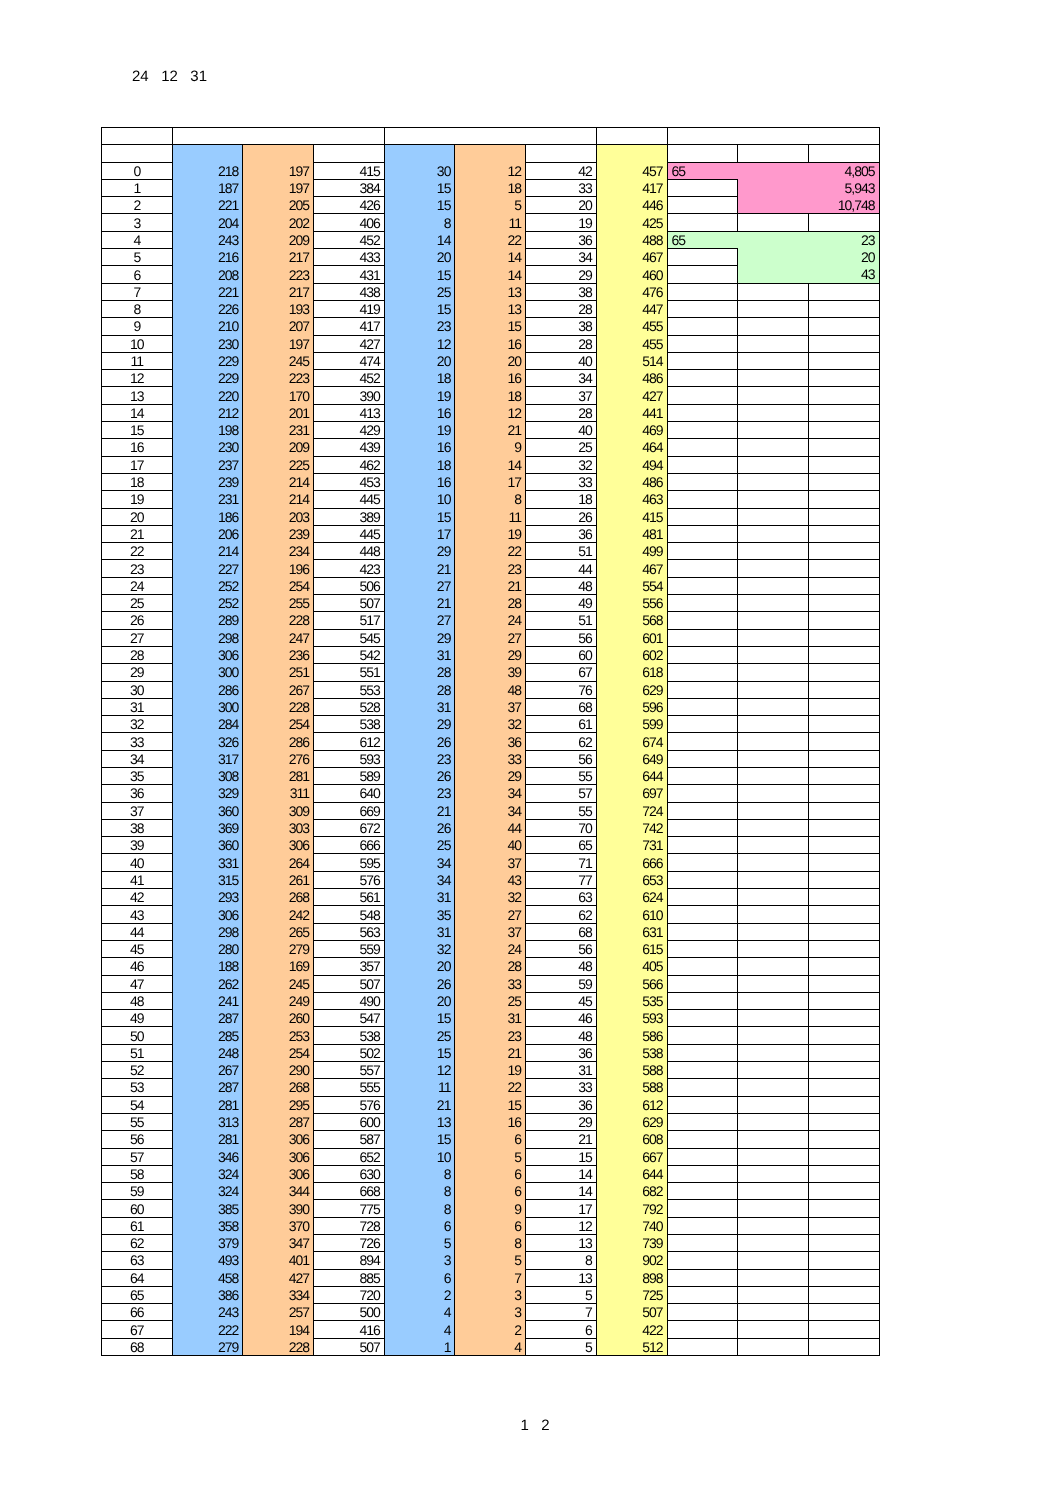24 12 31
| 0 | 218 | 197 | 415 | 30 | 12 | 42 | 457 | 65 | | 4,805 |
| 1 | 187 | 197 | 384 | 15 | 18 | 33 | 417 | | | 5,943 |
| 2 | 221 | 205 | 426 | 15 | 5 | 20 | 446 | | | 10,748 |
| 3 | 204 | 202 | 406 | 8 | 11 | 19 | 425 | | | |
| 4 | 243 | 209 | 452 | 14 | 22 | 36 | 488 | 65 | | 23 |
| 5 | 216 | 217 | 433 | 20 | 14 | 34 | 467 | | | 20 |
| 6 | 208 | 223 | 431 | 15 | 14 | 29 | 460 | | | 43 |
| 7 | 221 | 217 | 438 | 25 | 13 | 38 | 476 | | | |
| 8 | 226 | 193 | 419 | 15 | 13 | 28 | 447 | | | |
| 9 | 210 | 207 | 417 | 23 | 15 | 38 | 455 | | | |
| 10 | 230 | 197 | 427 | 12 | 16 | 28 | 455 | | | |
| 11 | 229 | 245 | 474 | 20 | 20 | 40 | 514 | | | |
| 12 | 229 | 223 | 452 | 18 | 16 | 34 | 486 | | | |
| 13 | 220 | 170 | 390 | 19 | 18 | 37 | 427 | | | |
| 14 | 212 | 201 | 413 | 16 | 12 | 28 | 441 | | | |
| 15 | 198 | 231 | 429 | 19 | 21 | 40 | 469 | | | |
| 16 | 230 | 209 | 439 | 16 | 9 | 25 | 464 | | | |
| 17 | 237 | 225 | 462 | 18 | 14 | 32 | 494 | | | |
| 18 | 239 | 214 | 453 | 16 | 17 | 33 | 486 | | | |
| 19 | 231 | 214 | 445 | 10 | 8 | 18 | 463 | | | |
| 20 | 186 | 203 | 389 | 15 | 11 | 26 | 415 | | | |
| 21 | 206 | 239 | 445 | 17 | 19 | 36 | 481 | | | |
| 22 | 214 | 234 | 448 | 29 | 22 | 51 | 499 | | | |
| 23 | 227 | 196 | 423 | 21 | 23 | 44 | 467 | | | |
| 24 | 252 | 254 | 506 | 27 | 21 | 48 | 554 | | | |
| 25 | 252 | 255 | 507 | 21 | 28 | 49 | 556 | | | |
| 26 | 289 | 228 | 517 | 27 | 24 | 51 | 568 | | | |
| 27 | 298 | 247 | 545 | 29 | 27 | 56 | 601 | | | |
| 28 | 306 | 236 | 542 | 31 | 29 | 60 | 602 | | | |
| 29 | 300 | 251 | 551 | 28 | 39 | 67 | 618 | | | |
| 30 | 286 | 267 | 553 | 28 | 48 | 76 | 629 | | | |
| 31 | 300 | 228 | 528 | 31 | 37 | 68 | 596 | | | |
| 32 | 284 | 254 | 538 | 29 | 32 | 61 | 599 | | | |
| 33 | 326 | 286 | 612 | 26 | 36 | 62 | 674 | | | |
| 34 | 317 | 276 | 593 | 23 | 33 | 56 | 649 | | | |
| 35 | 308 | 281 | 589 | 26 | 29 | 55 | 644 | | | |
| 36 | 329 | 311 | 640 | 23 | 34 | 57 | 697 | | | |
| 37 | 360 | 309 | 669 | 21 | 34 | 55 | 724 | | | |
| 38 | 369 | 303 | 672 | 26 | 44 | 70 | 742 | | | |
| 39 | 360 | 306 | 666 | 25 | 40 | 65 | 731 | | | |
| 40 | 331 | 264 | 595 | 34 | 37 | 71 | 666 | | | |
| 41 | 315 | 261 | 576 | 34 | 43 | 77 | 653 | | | |
| 42 | 293 | 268 | 561 | 31 | 32 | 63 | 624 | | | |
| 43 | 306 | 242 | 548 | 35 | 27 | 62 | 610 | | | |
| 44 | 298 | 265 | 563 | 31 | 37 | 68 | 631 | | | |
| 45 | 280 | 279 | 559 | 32 | 24 | 56 | 615 | | | |
| 46 | 188 | 169 | 357 | 20 | 28 | 48 | 405 | | | |
| 47 | 262 | 245 | 507 | 26 | 33 | 59 | 566 | | | |
| 48 | 241 | 249 | 490 | 20 | 25 | 45 | 535 | | | |
| 49 | 287 | 260 | 547 | 15 | 31 | 46 | 593 | | | |
| 50 | 285 | 253 | 538 | 25 | 23 | 48 | 586 | | | |
| 51 | 248 | 254 | 502 | 15 | 21 | 36 | 538 | | | |
| 52 | 267 | 290 | 557 | 12 | 19 | 31 | 588 | | | |
| 53 | 287 | 268 | 555 | 11 | 22 | 33 | 588 | | | |
| 54 | 281 | 295 | 576 | 21 | 15 | 36 | 612 | | | |
| 55 | 313 | 287 | 600 | 13 | 16 | 29 | 629 | | | |
| 56 | 281 | 306 | 587 | 15 | 6 | 21 | 608 | | | |
| 57 | 346 | 306 | 652 | 10 | 5 | 15 | 667 | | | |
| 58 | 324 | 306 | 630 | 8 | 6 | 14 | 644 | | | |
| 59 | 324 | 344 | 668 | 8 | 6 | 14 | 682 | | | |
| 60 | 385 | 390 | 775 | 8 | 9 | 17 | 792 | | | |
| 61 | 358 | 370 | 728 | 6 | 6 | 12 | 740 | | | |
| 62 | 379 | 347 | 726 | 5 | 8 | 13 | 739 | | | |
| 63 | 493 | 401 | 894 | 3 | 5 | 8 | 902 | | | |
| 64 | 458 | 427 | 885 | 6 | 7 | 13 | 898 | | | |
| 65 | 386 | 334 | 720 | 2 | 3 | 5 | 725 | | | |
| 66 | 243 | 257 | 500 | 4 | 3 | 7 | 507 | | | |
| 67 | 222 | 194 | 416 | 4 | 2 | 6 | 422 | | | |
| 68 | 279 | 228 | 507 | 1 | 4 | 5 | 512 | | | |
1 2